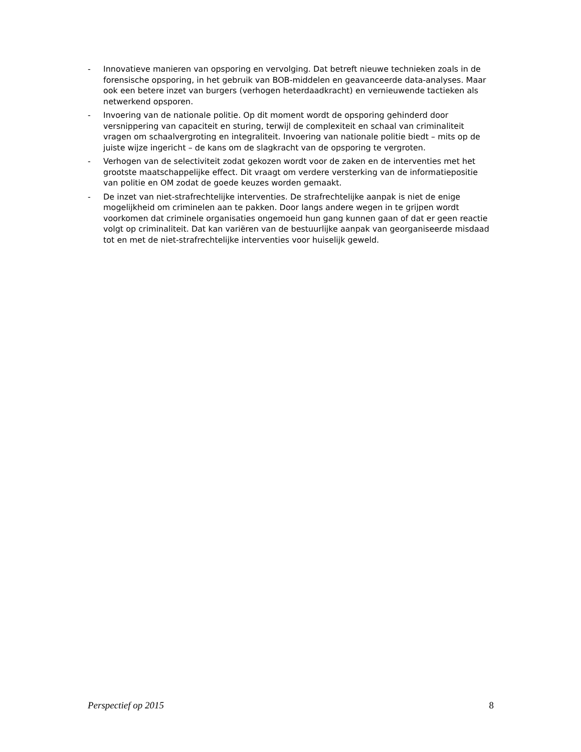- Innovatieve manieren van opsporing en vervolging. Dat betreft nieuwe technieken zoals in de forensische opsporing, in het gebruik van BOB-middelen en geavanceerde data-analyses. Maar ook een betere inzet van burgers (verhogen heterdaadkracht) en vernieuwende tactieken als netwerkend opsporen.
- Invoering van de nationale politie. Op dit moment wordt de opsporing gehinderd door versnippering van capaciteit en sturing, terwijl de complexiteit en schaal van criminaliteit vragen om schaalvergroting en integraliteit. Invoering van nationale politie biedt – mits op de juiste wijze ingericht – de kans om de slagkracht van de opsporing te vergroten.
- Verhogen van de selectiviteit zodat gekozen wordt voor de zaken en de interventies met het grootste maatschappelijke effect. Dit vraagt om verdere versterking van de informatiepositie van politie en OM zodat de goede keuzes worden gemaakt.
- De inzet van niet-strafrechtelijke interventies. De strafrechtelijke aanpak is niet de enige mogelijkheid om criminelen aan te pakken. Door langs andere wegen in te grijpen wordt voorkomen dat criminele organisaties ongemoeid hun gang kunnen gaan of dat er geen reactie volgt op criminaliteit. Dat kan variëren van de bestuurlijke aanpak van georganiseerde misdaad tot en met de niet-strafrechtelijke interventies voor huiselijk geweld.
Perspectief op 2015 8